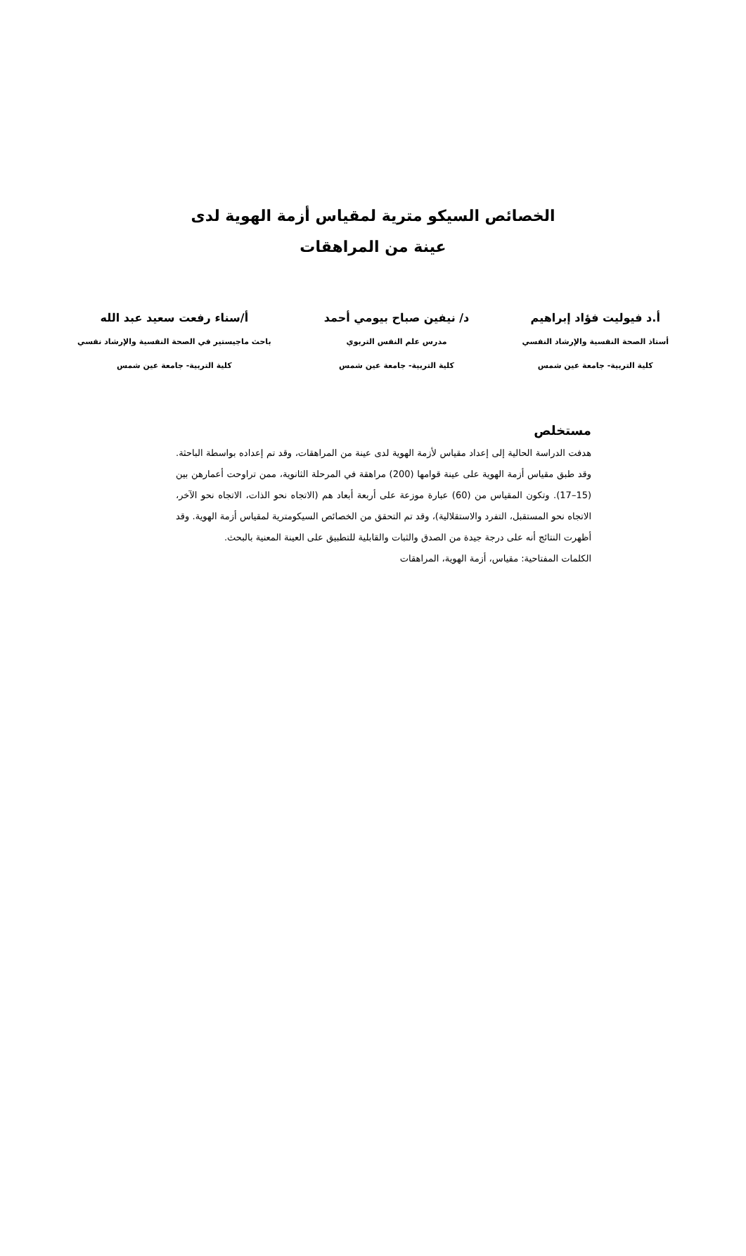الخصائص السيكو مترية لمقياس أزمة الهوية لدى عينة من المراهقات
أ.د فيوليت فؤاد إبراهيم
أستاذ الصحة النفسية والإرشاد النفسي
كلية التربية- جامعة عين شمس
د/ نيفين صباح بيومي أحمد
مدرس علم النفس التربوي
كلية التربية- جامعة عين شمس
أ/سناء رفعت سعيد عبد الله
باحث ماجيستير في الصحة النفسية والإرشاد نفسي
كلية التربية- جامعة عين شمس
مستخلص
هدفت الدراسة الحالية إلى إعداد مقياس لأزمة الهوية لدى عينة من المراهقات، وقد تم إعداده بواسطة الباحثة. وقد طبق مقياس أزمة الهوية على عينة قوامها (200) مراهقة في المرحلة الثانوية، ممن تراوحت أعمارهن بين (15–17). وتكون المقياس من (60) عبارة موزعة على أربعة أبعاد هم (الاتجاه نحو الذات، الاتجاه نحو الآخر، الاتجاه نحو المستقبل، التفرد والاستقلالية)، وقد تم التحقق من الخصائص السيكومترية لمقياس أزمة الهوية. وقد أظهرت النتائج أنه على درجة جيدة من الصدق والثبات والقابلية للتطبيق على العينة المعنية بالبحث.
الكلمات المفتاحية: مقياس، أزمة الهوية، المراهقات